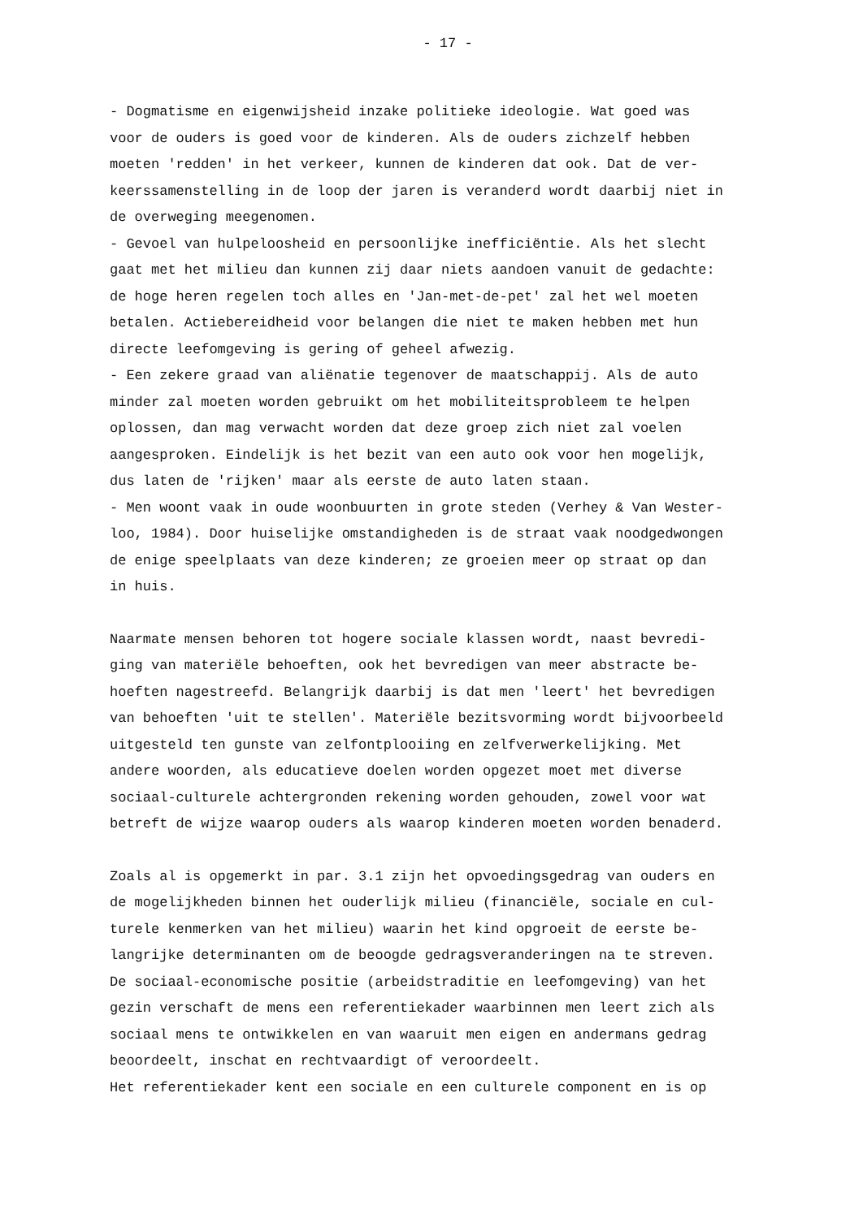- 17 -
- Dogmatisme en eigenwijsheid inzake politieke ideologie. Wat goed was
voor de ouders is goed voor de kinderen. Als de ouders zichzelf hebben
moeten 'redden' in het verkeer, kunnen de kinderen dat ook. Dat de ver-
keerssamenstelling in de loop der jaren is veranderd wordt daarbij niet in
de overweging meegenomen.
- Gevoel van hulpeloosheid en persoonlijke inefficiëntie. Als het slecht
gaat met het milieu dan kunnen zij daar niets aandoen vanuit de gedachte:
de hoge heren regelen toch alles en 'Jan-met-de-pet' zal het wel moeten
betalen. Actiebereidheid voor belangen die niet te maken hebben met hun
directe leefomgeving is gering of geheel afwezig.
- Een zekere graad van aliënatie tegenover de maatschappij. Als de auto
minder zal moeten worden gebruikt om het mobiliteitsprobleem te helpen
oplossen, dan mag verwacht worden dat deze groep zich niet zal voelen
aangesproken. Eindelijk is het bezit van een auto ook voor hen mogelijk,
dus laten de 'rijken' maar als eerste de auto laten staan.
- Men woont vaak in oude woonbuurten in grote steden (Verhey & Van Wester-
loo, 1984). Door huiselijke omstandigheden is de straat vaak noodgedwongen
de enige speelplaats van deze kinderen; ze groeien meer op straat op dan
in huis.
Naarmate mensen behoren tot hogere sociale klassen wordt, naast bevredi-
ging van materiële behoeften, ook het bevredigen van meer abstracte be-
hoeften nagestreefd. Belangrijk daarbij is dat men 'leert' het bevredigen
van behoeften 'uit te stellen'. Materiële bezitsvorming wordt bijvoorbeeld
uitgesteld ten gunste van zelfontplooiing en zelfverwerkelijking. Met
andere woorden, als educatieve doelen worden opgezet moet met diverse
sociaal-culturele achtergronden rekening worden gehouden, zowel voor wat
betreft de wijze waarop ouders als waarop kinderen moeten worden benaderd.
Zoals al is opgemerkt in par. 3.1 zijn het opvoedingsgedrag van ouders en
de mogelijkheden binnen het ouderlijk milieu (financiële, sociale en cul-
turele kenmerken van het milieu) waarin het kind opgroeit de eerste be-
langrijke determinanten om de beoogde gedragsveranderingen na te streven.
De sociaal-economische positie (arbeidstraditie en leefomgeving) van het
gezin verschaft de mens een referentiekader waarbinnen men leert zich als
sociaal mens te ontwikkelen en van waaruit men eigen en andermans gedrag
beoordeelt, inschat en rechtvaardigt of veroordeelt.
Het referentiekader kent een sociale en een culturele component en is op